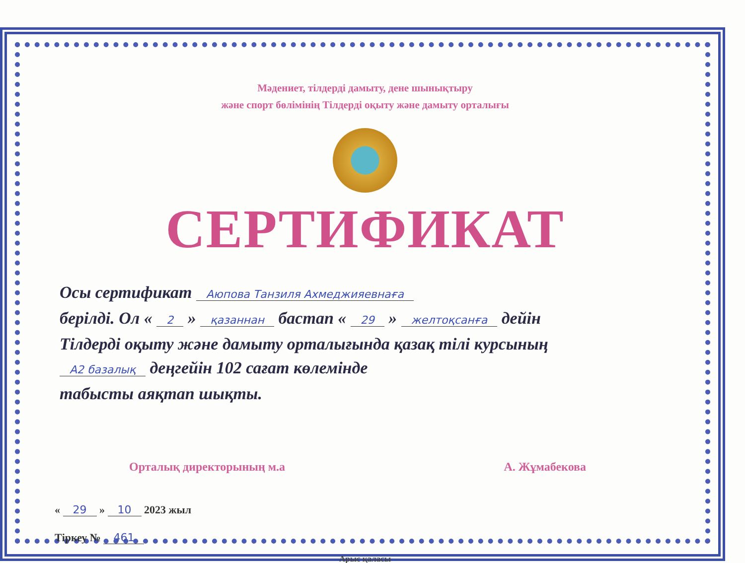Мәдениет, тілдерді дамыту, дене шынықтыру
және спорт бөлімінің Тілдерді оқыту және дамыту орталығы
СЕРТИФИКАТ
Осы сертификат Аюпова Танзиля Ахмеджияевнаға
берілді. Ол « 2 » қазаннан бастап « 29 » желтоқсанға дейін
Тілдерді оқыту және дамыту орталығында қазақ тілі курсының
А2 базалық деңгейін 102 сағат көлемінде
табысты аяқтап шықты.
Орталық директорының м.а А. Жұмабекова
« 29 » 10 2023 жыл
Тіркеу № 461
Арыс қаласы